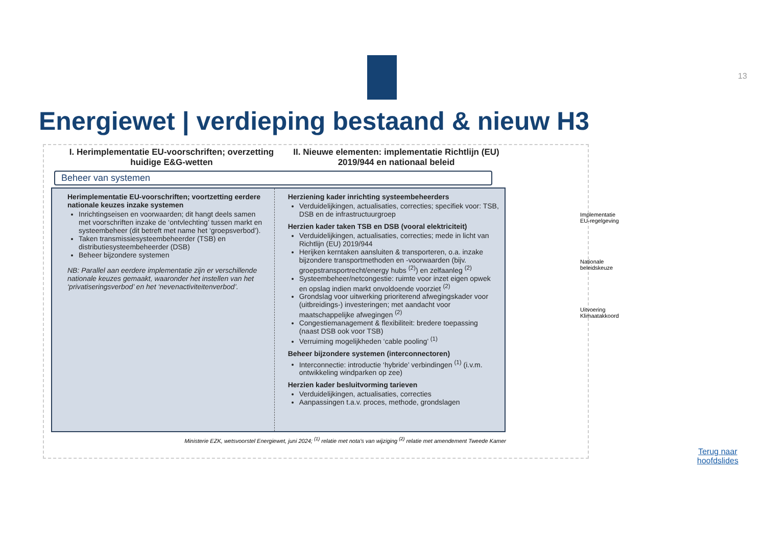13
Energiewet | verdieping bestaand & nieuw H3
I. Herimplementatie EU-voorschriften; overzetting huidige E&G-wetten
II. Nieuwe elementen: implementatie Richtlijn (EU) 2019/944 en nationaal beleid
Beheer van systemen
Herimplementatie EU-voorschriften; voortzetting eerdere nationale keuzes inzake systemen
Inrichtingseisen en voorwaarden; dit hangt deels samen met voorschriften inzake de ‘ontvlechting’ tussen markt en systeembeheer (dit betreft met name het ‘groepsverbod’).
Taken transmissiesysteembeheerder (TSB) en distributiesysteembeheerder (DSB)
Beheer bijzondere systemen
NB: Parallel aan eerdere implementatie zijn er verschillende nationale keuzes gemaakt, waaronder het instellen van het ‘privatiseringsverbod’ en het ‘nevenactiviteitenverbod’.
Herziening kader inrichting systeembeheerders
Verduidelijkingen, actualisaties, correcties; specifiek voor: TSB, DSB en de infrastructuurgroep
Herzien kader taken TSB en DSB (vooral elektriciteit)
Verduidelijkingen, actualisaties, correcties; mede in licht van Richtlijn (EU) 2019/944
Herijken kerntaken aansluiten & transporteren, o.a. inzake bijzondere transportmethoden en -voorwaarden (bijv. groepstransportrecht/energy hubs <sup>(2)</sup>) en zelfaanleg <sup>(2)</sup>
Systeembeheer/netcongestie: ruimte voor inzet eigen opwek en opslag indien markt onvoldoende voorziet <sup>(2)</sup>
Grondslag voor uitwerking prioriterend afwegingskader voor (uitbreidings-) investeringen; met aandacht voor maatschappelijke afwegingen <sup>(2)</sup>
Congestiemanagement & flexibiliteit: bredere toepassing (naast DSB ook voor TSB)
Verruiming mogelijkheden ‘cable pooling’ <sup>(1)</sup>
Beheer bijzondere systemen (interconnectoren)
Interconnectie: introductie ‘hybride’ verbindingen <sup>(1)</sup> (i.v.m. ontwikkeling windparken op zee)
Herzien kader besluitvorming tarieven
Verduidelijkingen, actualisaties, correcties
Aanpassingen t.a.v. proces, methode, grondslagen
Ministerie EZK, wetsvoorstel Energiewet, juni 2024; <sup>(1)</sup> relatie met nota’s van wijziging <sup>(2)</sup> relatie met amendement Tweede Kamer
Implementatie EU-regelgeving
Nationale beleidskeuze
Uitvoering Klimaatakkoord
Terug naar
hoofdslides